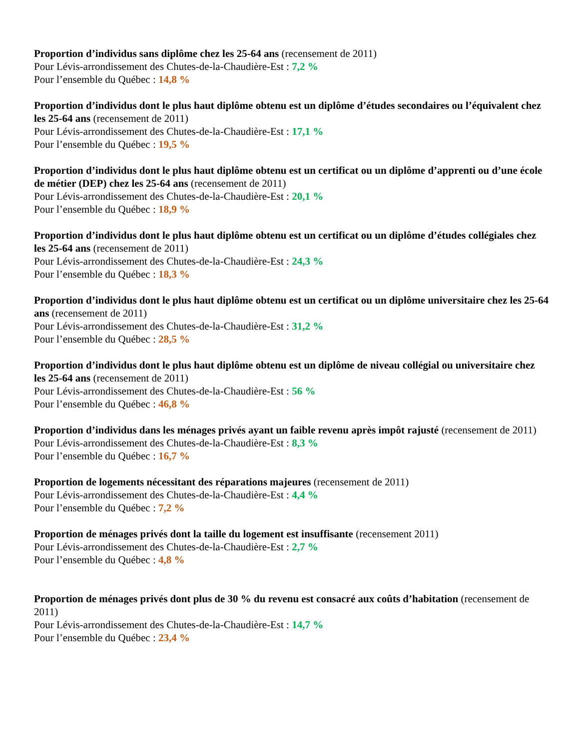Proportion d’individus sans diplôme chez les 25-64 ans (recensement de 2011)
Pour Lévis-arrondissement des Chutes-de-la-Chaudière-Est : 7,2 %
Pour l’ensemble du Québec : 14,8 %
Proportion d’individus dont le plus haut diplôme obtenu est un diplôme d’études secondaires ou l’équivalent chez les 25-64 ans (recensement de 2011)
Pour Lévis-arrondissement des Chutes-de-la-Chaudière-Est : 17,1 %
Pour l’ensemble du Québec : 19,5 %
Proportion d’individus dont le plus haut diplôme obtenu est un certificat ou un diplôme d’apprenti ou d’une école de métier (DEP) chez les 25-64 ans (recensement de 2011)
Pour Lévis-arrondissement des Chutes-de-la-Chaudière-Est : 20,1 %
Pour l’ensemble du Québec : 18,9 %
Proportion d’individus dont le plus haut diplôme obtenu est un certificat ou un diplôme d’études collégiales chez les 25-64 ans (recensement de 2011)
Pour Lévis-arrondissement des Chutes-de-la-Chaudière-Est : 24,3 %
Pour l’ensemble du Québec : 18,3 %
Proportion d’individus dont le plus haut diplôme obtenu est un certificat ou un diplôme universitaire chez les 25-64 ans (recensement de 2011)
Pour Lévis-arrondissement des Chutes-de-la-Chaudière-Est : 31,2 %
Pour l’ensemble du Québec : 28,5 %
Proportion d’individus dont le plus haut diplôme obtenu est un diplôme de niveau collégial ou universitaire chez les 25-64 ans (recensement de 2011)
Pour Lévis-arrondissement des Chutes-de-la-Chaudière-Est : 56 %
Pour l’ensemble du Québec : 46,8 %
Proportion d’individus dans les ménages privés ayant un faible revenu après impôt rajusté (recensement de 2011)
Pour Lévis-arrondissement des Chutes-de-la-Chaudière-Est : 8,3 %
Pour l’ensemble du Québec : 16,7 %
Proportion de logements nécessitant des réparations majeures (recensement de 2011)
Pour Lévis-arrondissement des Chutes-de-la-Chaudière-Est : 4,4 %
Pour l’ensemble du Québec : 7,2 %
Proportion de ménages privés dont la taille du logement est insuffisante (recensement 2011)
Pour Lévis-arrondissement des Chutes-de-la-Chaudière-Est : 2,7 %
Pour l’ensemble du Québec : 4,8 %
Proportion de ménages privés dont plus de 30 % du revenu est consacré aux coûts d’habitation (recensement de 2011)
Pour Lévis-arrondissement des Chutes-de-la-Chaudière-Est : 14,7 %
Pour l’ensemble du Québec : 23,4 %